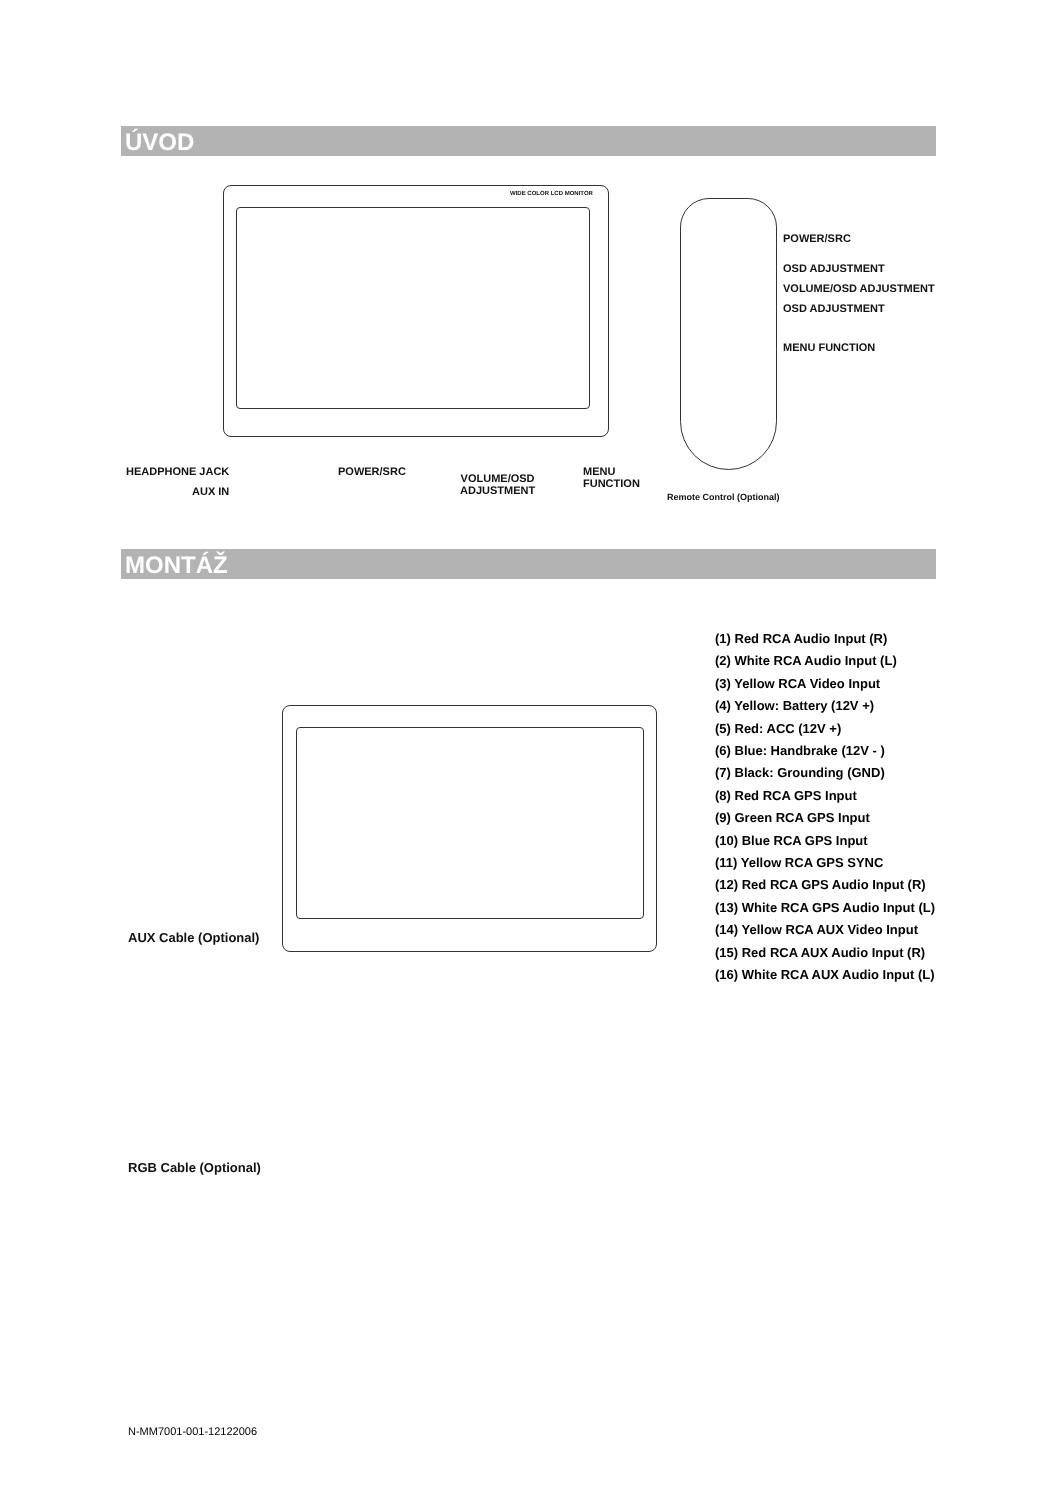ÚVOD
WIDE COLOR LCD MONITOR
POWER/SRC
OSD ADJUSTMENT
VOLUME/OSD ADJUSTMENT
OSD ADJUSTMENT
MENU FUNCTION
HEADPHONE JACK
AUX IN
POWER/SRC
VOLUME/OSD
ADJUSTMENT
MENU
FUNCTION
Remote Control (Optional)
MONTÁŽ
(1) Red RCA Audio Input (R)
(2) White RCA Audio Input (L)
(3) Yellow RCA Video Input
(4) Yellow: Battery (12V +)
(5) Red: ACC (12V +)
(6) Blue: Handbrake (12V - )
(7) Black: Grounding (GND)
(8) Red RCA GPS Input
(9) Green RCA GPS Input
(10) Blue RCA GPS Input
(11) Yellow RCA GPS SYNC
(12) Red RCA GPS Audio Input (R)
(13) White RCA GPS Audio Input (L)
(14) Yellow RCA AUX Video Input
(15) Red RCA AUX Audio Input (R)
(16) White RCA AUX Audio Input (L)
AUX Cable (Optional)
RGB Cable (Optional)
N-MM7001-001-12122006